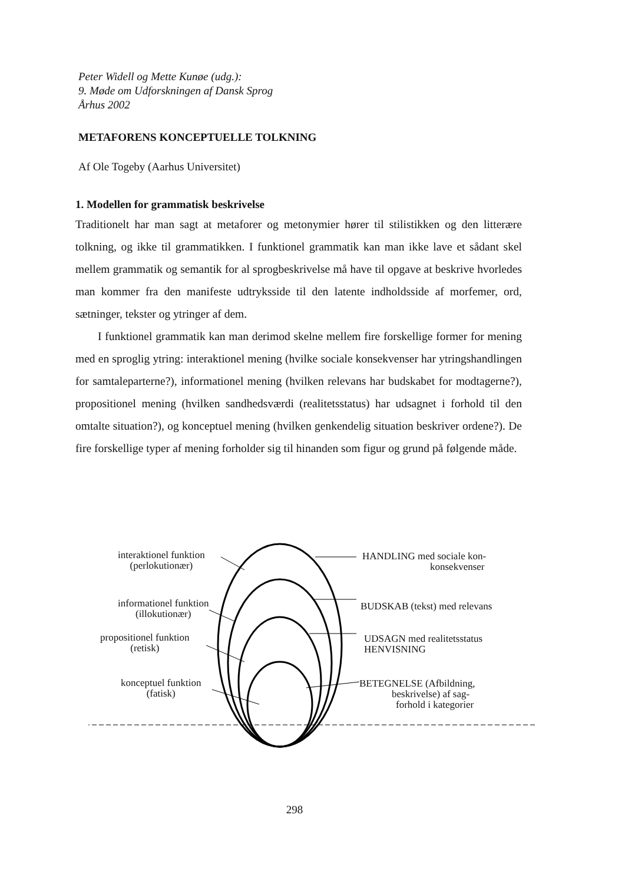Peter Widell og Mette Kunøe (udg.):
9. Møde om Udforskningen af Dansk Sprog
Århus 2002
METAFORENS KONCEPTUELLE TOLKNING
Af Ole Togeby (Aarhus Universitet)
1. Modellen for grammatisk beskrivelse
Traditionelt har man sagt at metaforer og metonymier hører til stilistikken og den litterære tolkning, og ikke til grammatikken. I funktionel grammatik kan man ikke lave et sådant skel mellem grammatik og semantik for al sprogbeskrivelse må have til opgave at beskrive hvorledes man kommer fra den manifeste udtryksside til den latente indholdsside af morfemer, ord, sætninger, tekster og ytringer af dem.
I funktionel grammatik kan man derimod skelne mellem fire forskellige former for mening med en sproglig ytring: interaktionel mening (hvilke sociale konsekvenser har ytringshandlingen for samtaleparterne?), informationel mening (hvilken relevans har budskabet for modtagerne?), propositionel mening (hvilken sandhedsværdi (realitetsstatus) har udsagnet i forhold til den omtalte situation?), og konceptuel mening (hvilken genkendelig situation beskriver ordene?). De fire forskellige typer af mening forholder sig til hinanden som figur og grund på følgende måde.
interaktionel funktion
(perlokutionær)
informationel funktion
(illokutionær)
propositionel funktion
(retisk)
konceptuel funktion
(fatisk)
HANDLING med sociale kon-
konsekvenser
BUDSKAB (tekst) med relevans
UDSAGN med realitetsstatus
HENVISNING
BETEGNELSE (Afbildning,
beskrivelse) af sag-
forhold i kategorier
298